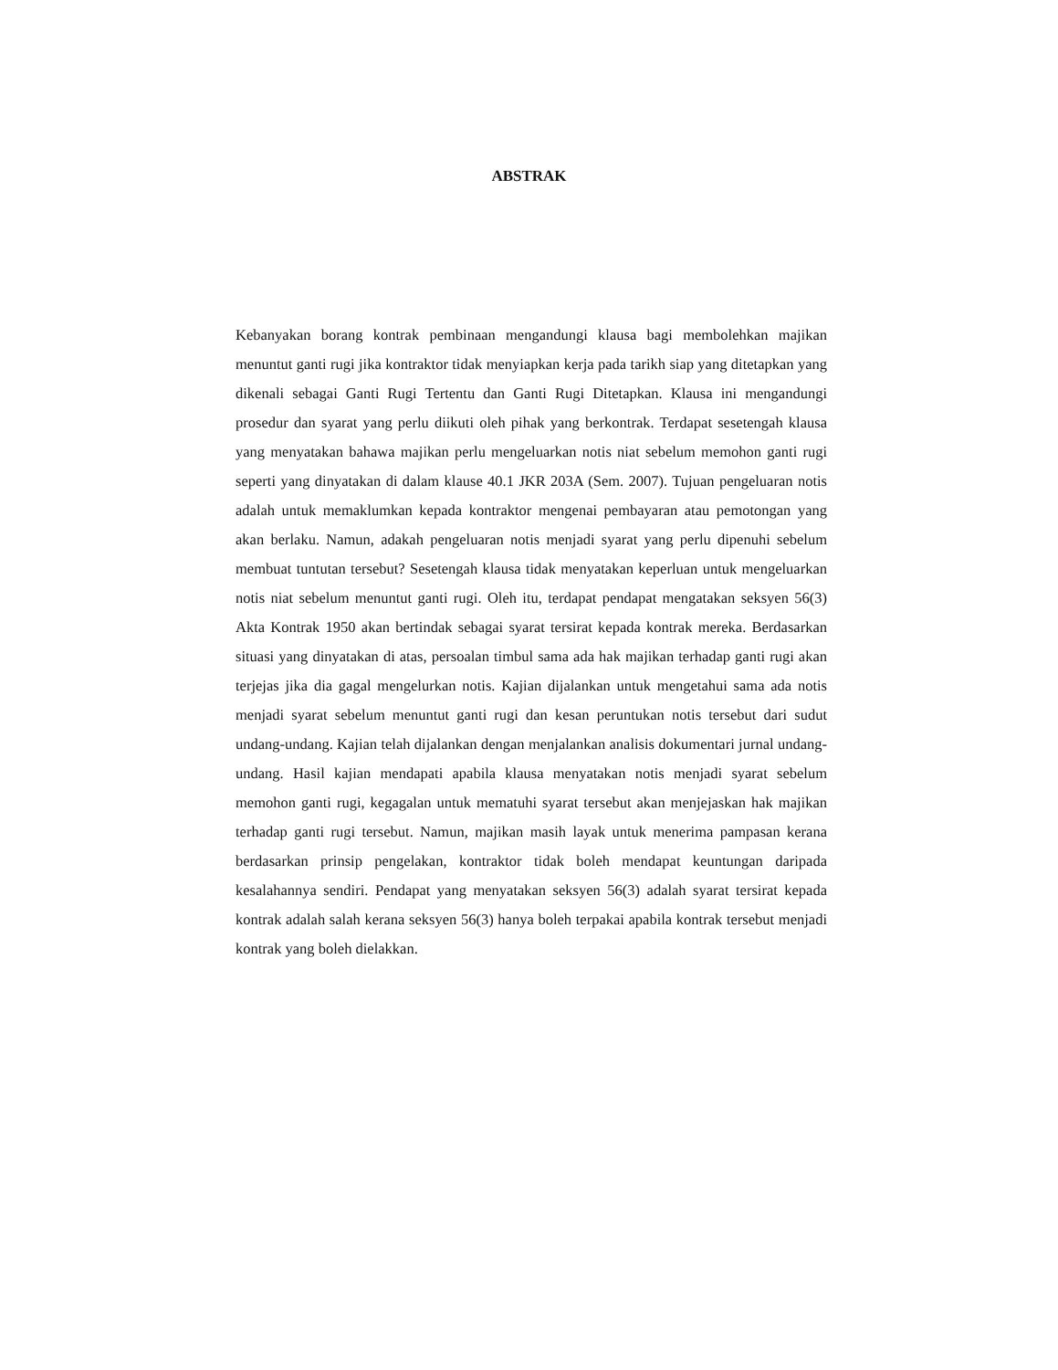ABSTRAK
Kebanyakan borang kontrak pembinaan mengandungi klausa bagi membolehkan majikan menuntut ganti rugi jika kontraktor tidak menyiapkan kerja pada tarikh siap yang ditetapkan yang dikenali sebagai Ganti Rugi Tertentu dan Ganti Rugi Ditetapkan. Klausa ini mengandungi prosedur dan syarat yang perlu diikuti oleh pihak yang berkontrak. Terdapat sesetengah klausa yang menyatakan bahawa majikan perlu mengeluarkan notis niat sebelum memohon ganti rugi seperti yang dinyatakan di dalam klause 40.1 JKR 203A (Sem. 2007). Tujuan pengeluaran notis adalah untuk memaklumkan kepada kontraktor mengenai pembayaran atau pemotongan yang akan berlaku. Namun, adakah pengeluaran notis menjadi syarat yang perlu dipenuhi sebelum membuat tuntutan tersebut? Sesetengah klausa tidak menyatakan keperluan untuk mengeluarkan notis niat sebelum menuntut ganti rugi. Oleh itu, terdapat pendapat mengatakan seksyen 56(3) Akta Kontrak 1950 akan bertindak sebagai syarat tersirat kepada kontrak mereka. Berdasarkan situasi yang dinyatakan di atas, persoalan timbul sama ada hak majikan terhadap ganti rugi akan terjejas jika dia gagal mengelurkan notis. Kajian dijalankan untuk mengetahui sama ada notis menjadi syarat sebelum menuntut ganti rugi dan kesan peruntukan notis tersebut dari sudut undang-undang. Kajian telah dijalankan dengan menjalankan analisis dokumentari jurnal undang-undang. Hasil kajian mendapati apabila klausa menyatakan notis menjadi syarat sebelum memohon ganti rugi, kegagalan untuk mematuhi syarat tersebut akan menjejaskan hak majikan terhadap ganti rugi tersebut. Namun, majikan masih layak untuk menerima pampasan kerana berdasarkan prinsip pengelakan, kontraktor tidak boleh mendapat keuntungan daripada kesalahannya sendiri. Pendapat yang menyatakan seksyen 56(3) adalah syarat tersirat kepada kontrak adalah salah kerana seksyen 56(3) hanya boleh terpakai apabila kontrak tersebut menjadi kontrak yang boleh dielakkan.